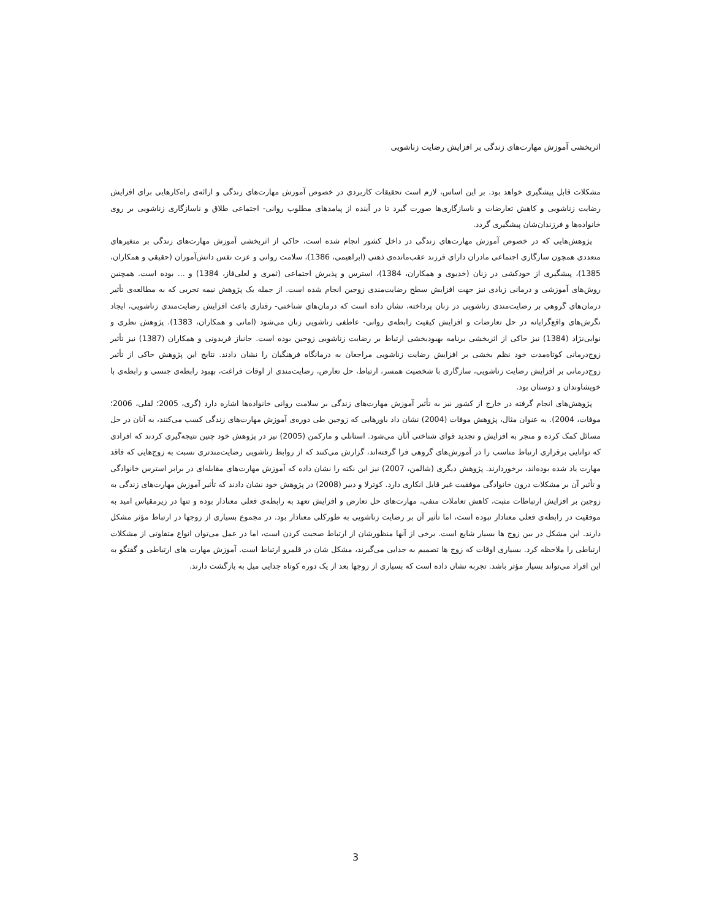اثربخشی آموزش مهارت‌های زندگی بر افزایش رضایت زناشویی
مشکلات قابل پیشگیری خواهد بود. بر این اساس، لازم است تحقیقات کاربردی در خصوص آموزش مهارت‌های زندگی و ارائه‌ی راه‌کارهایی برای افزایش رضایت زناشویی و کاهش تعارضات و ناسازگاری‌ها صورت گیرد تا در آینده از پیامدهای مطلوب روانی- اجتماعی طلاق و ناسازگاری زناشویی بر روی خانواده‌ها و فرزندان‌شان پیشگیری گردد.
پژوهش‌هایی که در خصوص آموزش مهارت‌های زندگی در داخل کشور انجام شده است، حاکی از اثربخشی آموزش مهارت‌های زندگی بر متغیرهای متعددی همچون سازگاری اجتماعی مادران دارای فرزند عقب‌مانده‌ی ذهنی (ابراهیمی، 1386)، سلامت روانی و عزت نفس دانش‌آموزان (حقیقی و همکاران، 1385)، پیشگیری از خودکشی در زنان (خدیوی و همکاران، 1384)، استرس و پذیرش اجتماعی (ثمری و لعلی‌فاز، 1384) و ... بوده است. همچنین روش‌های آموزشی و درمانی زیادی نیز جهت افزایش سطح رضایت‌مندی زوجین انجام شده است. از جمله یک پژوهش نیمه تجربی که به مطالعه‌ی تأثیر درمان‌های گروهی بر رضایت‌مندی زناشویی در زنان پرداخته، نشان داده است که درمان‌های شناختی- رفتاری باعث افزایش رضایت‌مندی زناشویی، ایجاد نگرش‌های واقع‌گرایانه در حل تعارضات و افزایش کیفیت رابطه‌ی روانی- عاطفی زناشویی زنان می‌شود (امانی و همکاران، 1383). پژوهش نظری و نوابی‌نژاد (1384) نیز حاکی از اثربخشی برنامه بهبودبخشی ارتباط بر رضایت زناشویی زوجین بوده است. جانباز فریدونی و همکاران (1387) نیز تأثیر زوج‌درمانی کوتاه‌مدت خود نظم بخشی بر افزایش رضایت زناشویی مراجعان به درمانگاه فرهنگیان را نشان دادند. نتایج این پژوهش حاکی از تأثیر زوج‌درمانی بر افزایش رضایت زناشویی، سازگاری با شخصیت همسر، ارتباط، حل تعارض، رضایت‌مندی از اوقات فراغت، بهبود رابطه‌ی جنسی و رابطه‌ی با خویشاوندان و دوستان بود.
پژوهش‌های انجام گرفته در خارج از کشور نیز به تأثیر آموزش مهارت‌های زندگی بر سلامت روانی خانواده‌ها اشاره دارد (گری، 2005؛ لفلی، 2006؛ موفات، 2004). به عنوان مثال، پژوهش موفات (2004) نشان داد باورهایی که زوجین طی دوره‌ی آموزش مهارت‌های زندگی کسب می‌کنند، به آنان در حل مسائل کمک کرده و منجر به افزایش و تجدید قوای شناختی آنان می‌شود. استانلی و مارکمن (2005) نیز در پژوهش خود چنین نتیجه‌گیری کردند که افرادی که توانایی برقراری ارتباط مناسب را در آموزش‌های گروهی فرا گرفته‌اند، گزارش می‌کنند که از روابط زناشویی رضایت‌مندتری نسبت به زوج‌هایی که فاقد مهارت یاد شده بوده‌اند، برخوردارند. پژوهش دیگری (شالمن، 2007) نیز این نکته را نشان داده که آموزش مهارت‌های مقابله‌ای در برابر استرس خانوادگی و تأثیر آن بر مشکلات درون خانوادگی موفقیت غیر قابل انکاری دارد. کوترلا و دییر (2008) در پژوهش خود نشان دادند که تأثیر آموزش مهارت‌های زندگی به زوجین بر افزایش ارتباطات مثبت، کاهش تعاملات منفی، مهارت‌های حل تعارض و افزایش تعهد به رابطه‌ی فعلی معنادار بوده و تنها در زیرمقیاس امید به موفقیت در رابطه‌ی فعلی معنادار نبوده است، اما تأثیر آن بر رضایت زناشویی به طورکلی معنادار بود. در مجموع بسیاری از زوجها در ارتباط مؤثر مشکل دارند. این مشکل در بین زوج ها بسیار شایع است. برخی از آنها منظورشان از ارتباط صحبت کردن است، اما در عمل می‌توان انواع متفاوتی از مشکلات ارتباطی را ملاحظه کرد. بسیاری اوقات که زوج ها تصمیم به جدایی می‌گیرند، مشکل شان در قلمرو ارتباط است. آموزش مهارت های ارتباطی و گفتگو به این افراد می‌تواند بسیار مؤثر باشد. تجربه نشان داده است که بسیاری از زوجها بعد از یک دوره کوتاه جدایی میل به بازگشت دارند.
3